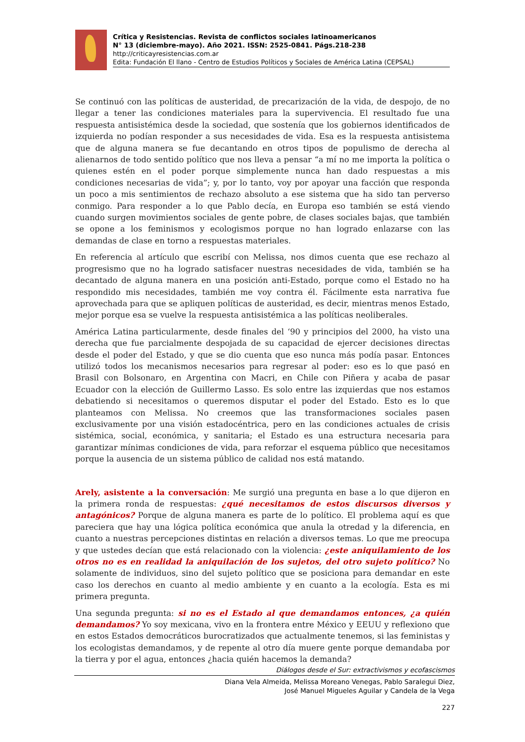Crítica y Resistencias. Revista de conflictos sociales latinoamericanos
N° 13 (diciembre-mayo). Año 2021. ISSN: 2525-0841. Págs.218-238
http://criticayresistencias.com.ar
Edita: Fundación El llano - Centro de Estudios Políticos y Sociales de América Latina (CEPSAL)
Se continuó con las políticas de austeridad, de precarización de la vida, de despojo, de no llegar a tener las condiciones materiales para la supervivencia. El resultado fue una respuesta antisistémica desde la sociedad, que sostenía que los gobiernos identificados de izquierda no podían responder a sus necesidades de vida. Esa es la respuesta antisistema que de alguna manera se fue decantando en otros tipos de populismo de derecha al alienarnos de todo sentido político que nos lleva a pensar “a mí no me importa la política o quienes estén en el poder porque simplemente nunca han dado respuestas a mis condiciones necesarias de vida”; y, por lo tanto, voy por apoyar una facción que responda un poco a mis sentimientos de rechazo absoluto a ese sistema que ha sido tan perverso conmigo. Para responder a lo que Pablo decía, en Europa eso también se está viendo cuando surgen movimientos sociales de gente pobre, de clases sociales bajas, que también se opone a los feminismos y ecologismos porque no han logrado enlazarse con las demandas de clase en torno a respuestas materiales.
En referencia al artículo que escribí con Melissa, nos dimos cuenta que ese rechazo al progresismo que no ha logrado satisfacer nuestras necesidades de vida, también se ha decantado de alguna manera en una posición anti-Estado, porque como el Estado no ha respondido mis necesidades, también me voy contra él. Fácilmente esta narrativa fue aprovechada para que se apliquen políticas de austeridad, es decir, mientras menos Estado, mejor porque esa se vuelve la respuesta antisistémica a las políticas neoliberales.
América Latina particularmente, desde finales del ‘90 y principios del 2000, ha visto una derecha que fue parcialmente despojada de su capacidad de ejercer decisiones directas desde el poder del Estado, y que se dio cuenta que eso nunca más podía pasar. Entonces utilizó todos los mecanismos necesarios para regresar al poder: eso es lo que pasó en Brasil con Bolsonaro, en Argentina con Macri, en Chile con Piñera y acaba de pasar Ecuador con la elección de Guillermo Lasso. Es solo entre las izquierdas que nos estamos debatiendo si necesitamos o queremos disputar el poder del Estado. Esto es lo que planteamos con Melissa. No creemos que las transformaciones sociales pasen exclusivamente por una visión estadocéntrica, pero en las condiciones actuales de crisis sistémica, social, económica, y sanitaria; el Estado es una estructura necesaria para garantizar mínimas condiciones de vida, para reforzar el esquema público que necesitamos porque la ausencia de un sistema público de calidad nos está matando.
Arely, asistente a la conversación: Me surgió una pregunta en base a lo que dijeron en la primera ronda de respuestas: ¿qué necesitamos de estos discursos diversos y antagónicos? Porque de alguna manera es parte de lo político. El problema aquí es que pareciera que hay una lógica política económica que anula la otredad y la diferencia, en cuanto a nuestras percepciones distintas en relación a diversos temas. Lo que me preocupa y que ustedes decían que está relacionado con la violencia: ¿este aniquilamiento de los otros no es en realidad la aniquilación de los sujetos, del otro sujeto político? No solamente de individuos, sino del sujeto político que se posiciona para demandar en este caso los derechos en cuanto al medio ambiente y en cuanto a la ecología. Esta es mi primera pregunta.
Una segunda pregunta: si no es el Estado al que demandamos entonces, ¿a quién demandamos? Yo soy mexicana, vivo en la frontera entre México y EEUU y reflexiono que en estos Estados democráticos burocratizados que actualmente tenemos, si las feministas y los ecologistas demandamos, y de repente al otro día muere gente porque demandaba por la tierra y por el agua, entonces ¿hacia quién hacemos la demanda?
Diálogos desde el Sur: extractivismos y ecofascismos
Diana Vela Almeida, Melissa Moreano Venegas, Pablo Saralegui Diez,
José Manuel Migueles Aguilar y Candela de la Vega
227